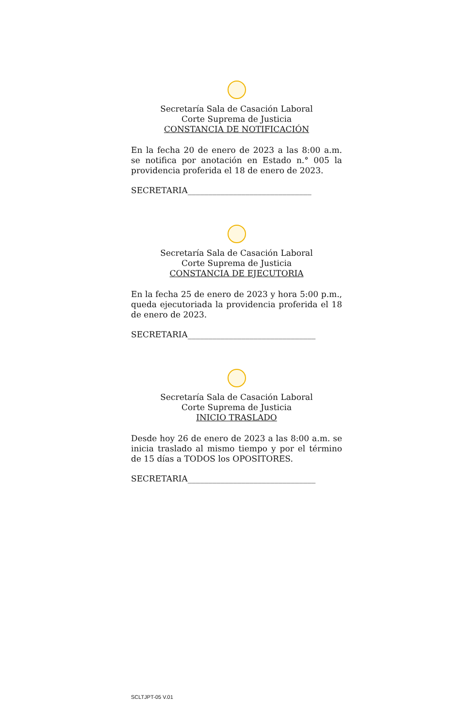Secretaría Sala de Casación Laboral
Corte Suprema de Justicia
CONSTANCIA DE NOTIFICACIÓN
En la fecha 20 de enero de 2023 a las 8:00 a.m. se notifica por anotación en Estado n.° 005 la providencia proferida el 18 de enero de 2023.
SECRETARIA______________________________
Secretaría Sala de Casación Laboral
Corte Suprema de Justicia
CONSTANCIA DE EJECUTORIA
En la fecha 25 de enero de 2023 y hora 5:00 p.m., queda ejecutoriada la providencia proferida el 18 de enero de 2023.
SECRETARIA_______________________________
Secretaría Sala de Casación Laboral
Corte Suprema de Justicia
INICIO TRASLADO
Desde hoy 26 de enero de 2023 a las 8:00 a.m. se inicia traslado al mismo tiempo y por el término de 15 días a TODOS los OPOSITORES.
SECRETARIA_______________________________
SCLTJPT-05 V.01